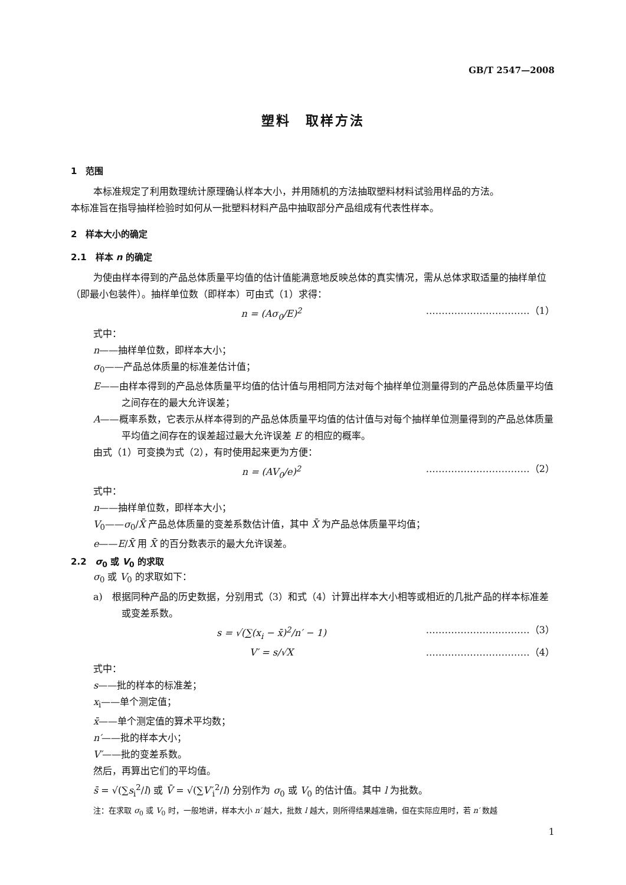GB/T 2547—2008
塑料　取样方法
1　范围
本标准规定了利用数理统计原理确认样本大小，并用随机的方法抽取塑料材料试验用样品的方法。
本标准旨在指导抽样检验时如何从一批塑料材料产品中抽取部分产品组成有代表性样本。
2　样本大小的确定
2.1　样本 n 的确定
为使由样本得到的产品总体质量平均值的估计值能满意地反映总体的真实情况，需从总体求取适量的抽样单位（即最小包装件）。抽样单位数（即样本）可由式（1）求得：
n = (Aσ<sub>0</sub>/E)<sup>2</sup> ……………………………（1）
式中：
n——抽样单位数，即样本大小；
σ<sub>0</sub>——产品总体质量的标准差估计值；
E——由样本得到的产品总体质量平均值的估计值与用相同方法对每个抽样单位测量得到的产品总体质量平均值之间存在的最大允许误差；
A——概率系数，它表示从样本得到的产品总体质量平均值的估计值与对每个抽样单位测量得到的产品总体质量平均值之间存在的误差超过最大允许误差 E 的相应的概率。
由式（1）可变换为式（2），有时使用起来更为方便：
n = (AV<sub>0</sub>/e)<sup>2</sup> ……………………………（2）
式中：
n——抽样单位数，即样本大小；
V<sub>0</sub>——σ<sub>0</sub>/X̄ 产品总体质量的变差系数估计值，其中 X̄ 为产品总体质量平均值；
e——E/X̄ 用 X̄ 的百分数表示的最大允许误差。
2.2　σ<sub>0</sub> 或 V<sub>0</sub> 的求取
σ<sub>0</sub> 或 V<sub>0</sub> 的求取如下：
a)　根据同种产品的历史数据，分别用式（3）和式（4）计算出样本大小相等或相近的几批产品的样本标准差或变差系数。
s = √(∑(x<sub>i</sub> − x̄)<sup>2</sup>/n′ − 1) ……………………………（3）
V′ = s/√X ……………………………（4）
式中：
s——批的样本的标准差；
x<sub>i</sub>——单个测定值；
x̄——单个测定值的算术平均数；
n′——批的样本大小；
V′——批的变差系数。
然后，再算出它们的平均值。
s̄ = √(∑s<sub>i</sub><sup>2</sup>/l) 或 V̄ = √(∑V′<sub>i</sub><sup>2</sup>/l) 分别作为 σ<sub>0</sub> 或 V<sub>0</sub> 的估计值。其中 l 为批数。
注：在求取 σ<sub>0</sub> 或 V<sub>0</sub> 时，一般地讲，样本大小 n′ 越大，批数 l 越大，则所得结果越准确，但在实际应用时，若 n′ 数越
1